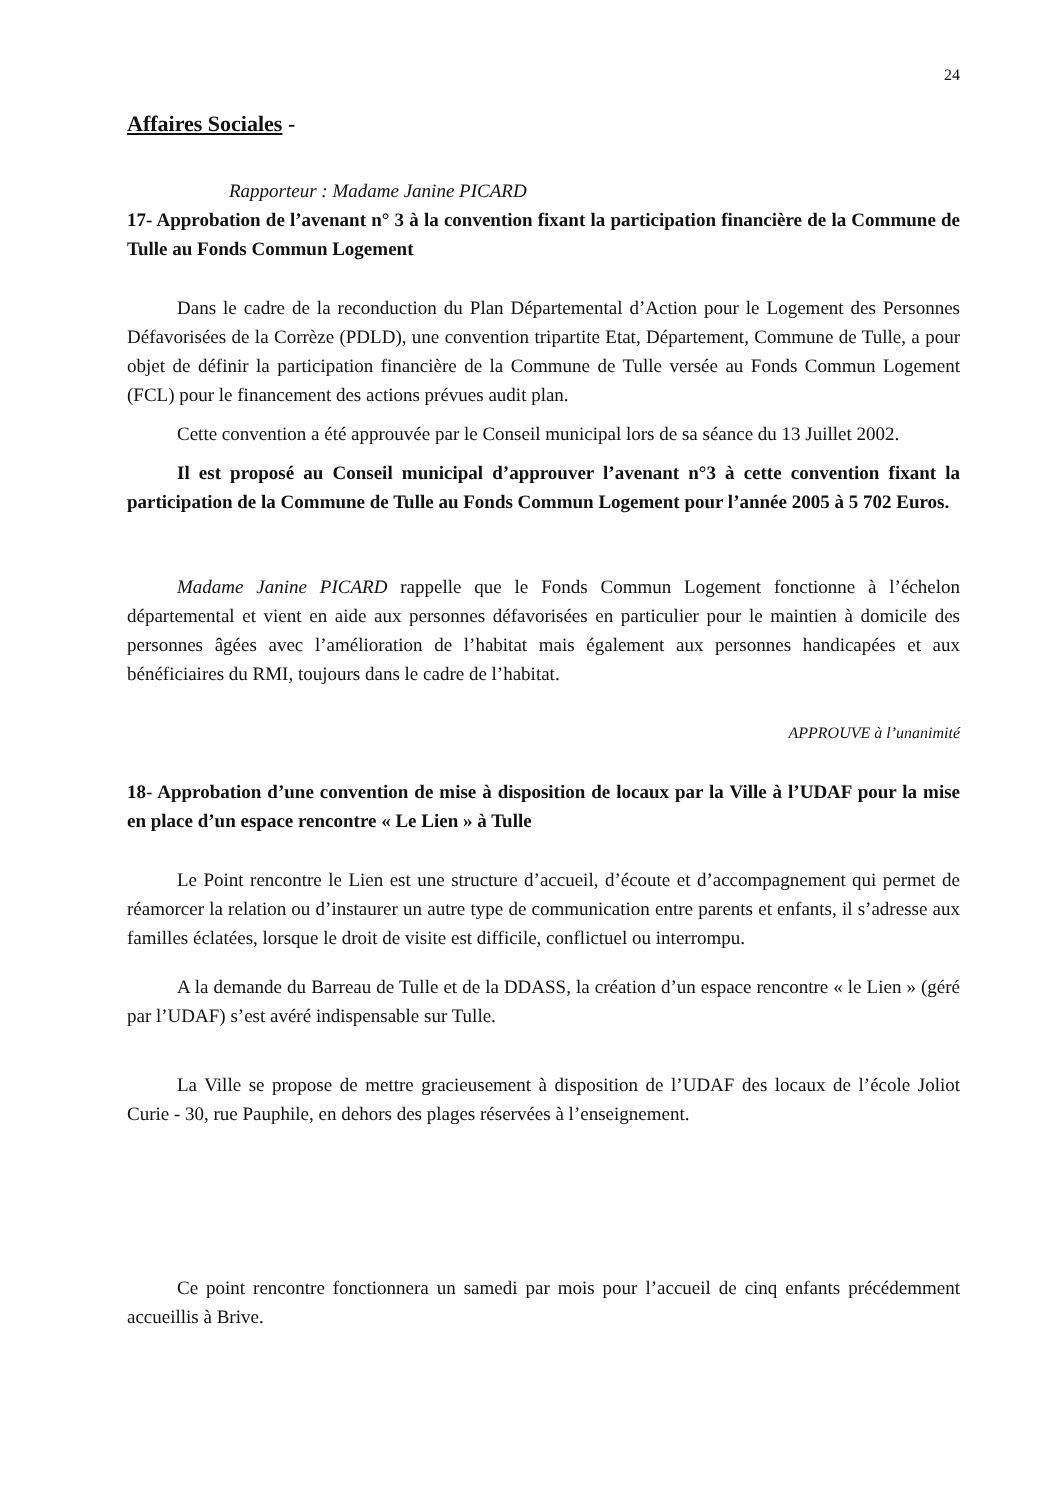24
Affaires Sociales -
Rapporteur : Madame Janine PICARD
17- Approbation de l’avenant n° 3 à la convention fixant la participation financière de la Commune de Tulle au Fonds Commun Logement
Dans le cadre de la reconduction du Plan Départemental d’Action pour le Logement des Personnes Défavorisées de la Corrèze (PDLD), une convention tripartite Etat, Département, Commune de Tulle, a pour objet de définir la participation financière de la Commune de Tulle versée au Fonds Commun Logement (FCL) pour le financement des actions prévues audit plan.
Cette convention a été approuvée par le Conseil municipal lors de sa séance du 13 Juillet 2002.
Il est proposé au Conseil municipal d’approuver l’avenant n°3 à cette convention fixant la participation de la Commune de Tulle au Fonds Commun Logement pour l’année 2005 à 5 702 Euros.
Madame Janine PICARD rappelle que le Fonds Commun Logement fonctionne à l’échelon départemental et vient en aide aux personnes défavorisées en particulier pour le maintien à domicile des personnes âgées avec l’amélioration de l’habitat mais également aux personnes handicapées et aux bénéficiaires du RMI, toujours dans le cadre de l’habitat.
APPROUVE à l’unanimité
18- Approbation d’une convention de mise à disposition de locaux par la Ville à l’UDAF pour la mise en place d’un espace rencontre « Le Lien » à Tulle
Le Point rencontre le Lien est une structure d’accueil, d’écoute et d’accompagnement qui permet de réamorcer la relation ou d’instaurer un autre type de communication entre parents et enfants, il s’adresse aux familles éclatées, lorsque le droit de visite est difficile, conflictuel ou interrompu.
A la demande du Barreau de Tulle et de la DDASS, la création d’un espace rencontre « le Lien » (géré par l’UDAF) s’est avéré indispensable sur Tulle.
La Ville se propose de mettre gracieusement à disposition de l’UDAF des locaux de l’école Joliot Curie - 30, rue Pauphile, en dehors des plages réservées à l’enseignement.
Ce point rencontre fonctionnera un samedi par mois pour l’accueil de cinq enfants précédemment accueillis à Brive.